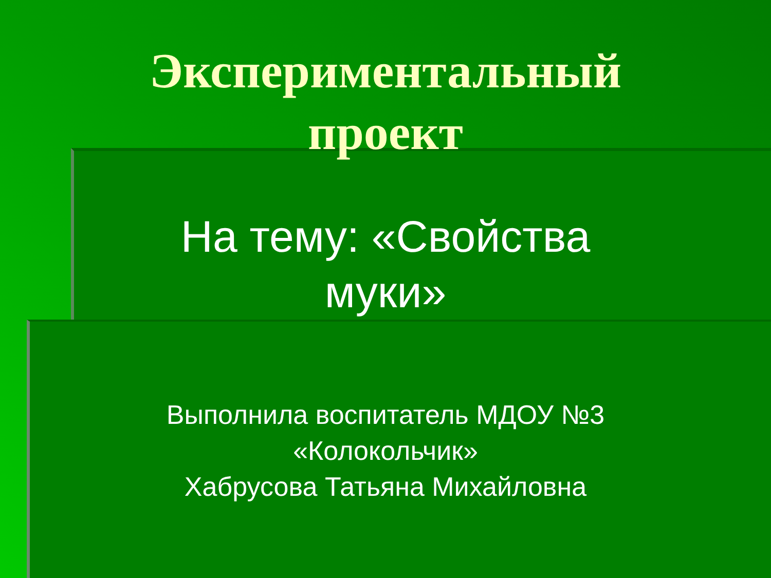Экспериментальный
проект
На тему: «Свойства муки»
Выполнила воспитатель МДОУ №3
«Колокольчик»
Хабрусова Татьяна Михайловна